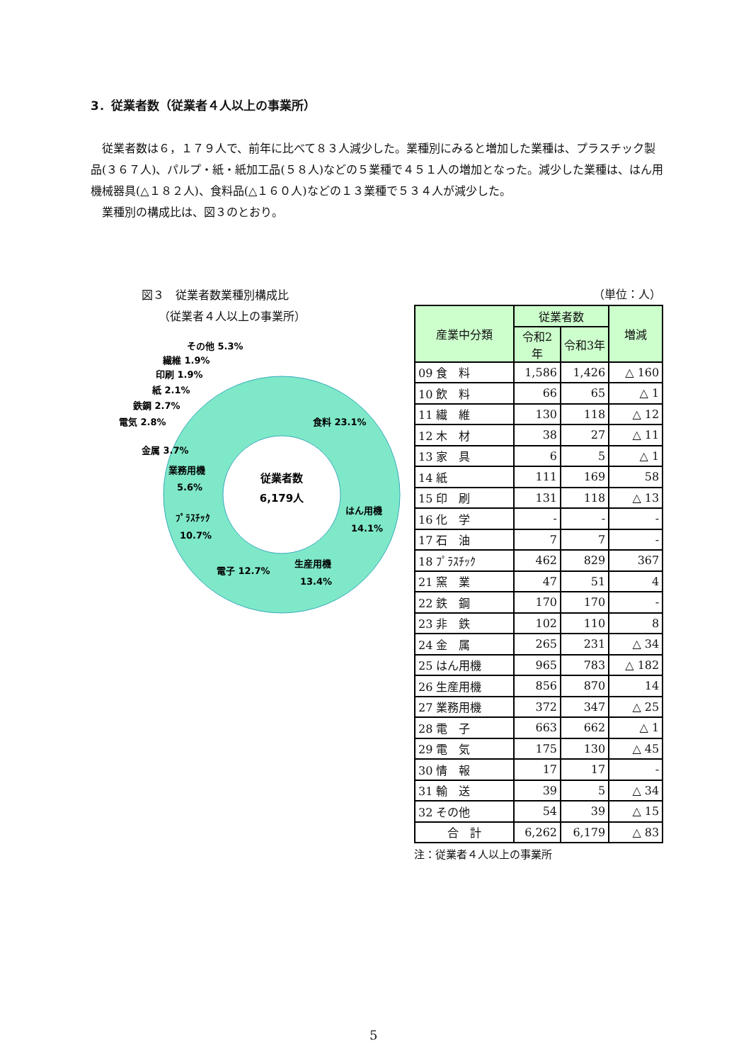3．従業者数（従業者４人以上の事業所）
従業者数は６，１７９人で、前年に比べて８３人減少した。業種別にみると増加した業種は、プラスチック製品(３６７人)、パルプ・紙・紙加工品(５８人)などの５業種で４５１人の増加となった。減少した業種は、はん用機械器具(△１８２人)、食料品(△１６０人)などの１３業種で５３４人が減少した。
業種別の構成比は、図３のとおり。
図３　従業者数業種別構成比
　　（従業者４人以上の事業所）
従業者数
6,179人
食料 23.1%
はん用機
14.1%
生産用機
13.4%
電子 12.7%
ﾌﾟﾗｽﾁｯｸ
10.7%
業務用機
5.6%
金属 3.7%
電気 2.8%
鉄鋼 2.7%
紙 2.1%
印刷 1.9%
繊維 1.9%
その他 5.3%
（単位：人）
| 産業中分類 | 従業者数 | | 増減 |
| --- | --- | --- | --- |
| | 令和2年 | 令和3年 | |
| 09 食 料 | 1,586 | 1,426 | △ 160 |
| 10 飲 料 | 66 | 65 | △ 1 |
| 11 繊 維 | 130 | 118 | △ 12 |
| 12 木 材 | 38 | 27 | △ 11 |
| 13 家 具 | 6 | 5 | △ 1 |
| 14 紙 | 111 | 169 | 58 |
| 15 印 刷 | 131 | 118 | △ 13 |
| 16 化 学 | - | - | - |
| 17 石 油 | 7 | 7 | - |
| 18 ﾌﾟﾗｽﾁｯｸ | 462 | 829 | 367 |
| 21 窯 業 | 47 | 51 | 4 |
| 22 鉄 鋼 | 170 | 170 | - |
| 23 非 鉄 | 102 | 110 | 8 |
| 24 金 属 | 265 | 231 | △ 34 |
| 25 はん用機 | 965 | 783 | △ 182 |
| 26 生産用機 | 856 | 870 | 14 |
| 27 業務用機 | 372 | 347 | △ 25 |
| 28 電 子 | 663 | 662 | △ 1 |
| 29 電 気 | 175 | 130 | △ 45 |
| 30 情 報 | 17 | 17 | - |
| 31 輸 送 | 39 | 5 | △ 34 |
| 32 その他 | 54 | 39 | △ 15 |
| 合 計 | 6,262 | 6,179 | △ 83 |
注：従業者４人以上の事業所
5